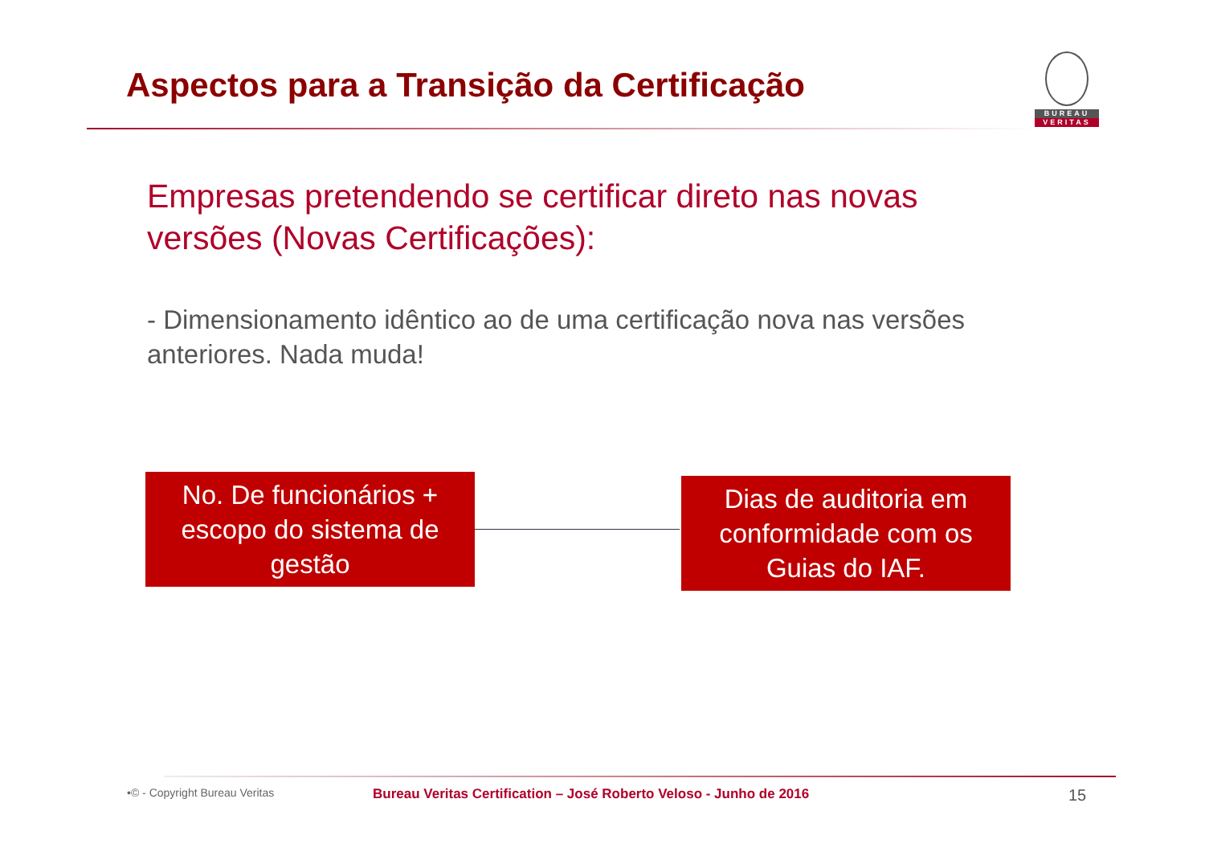Aspectos para a Transição da Certificação
BUREAU
VERITAS
Empresas pretendendo se certificar direto nas novas versões (Novas Certificações):
- Dimensionamento idêntico ao de uma certificação nova nas versões anteriores. Nada muda!
No. De funcionários + escopo do sistema de gestão
Dias de auditoria em conformidade com os Guias do IAF.
•© - Copyright Bureau Veritas Bureau Veritas Certification – José Roberto Veloso - Junho de 2016 15